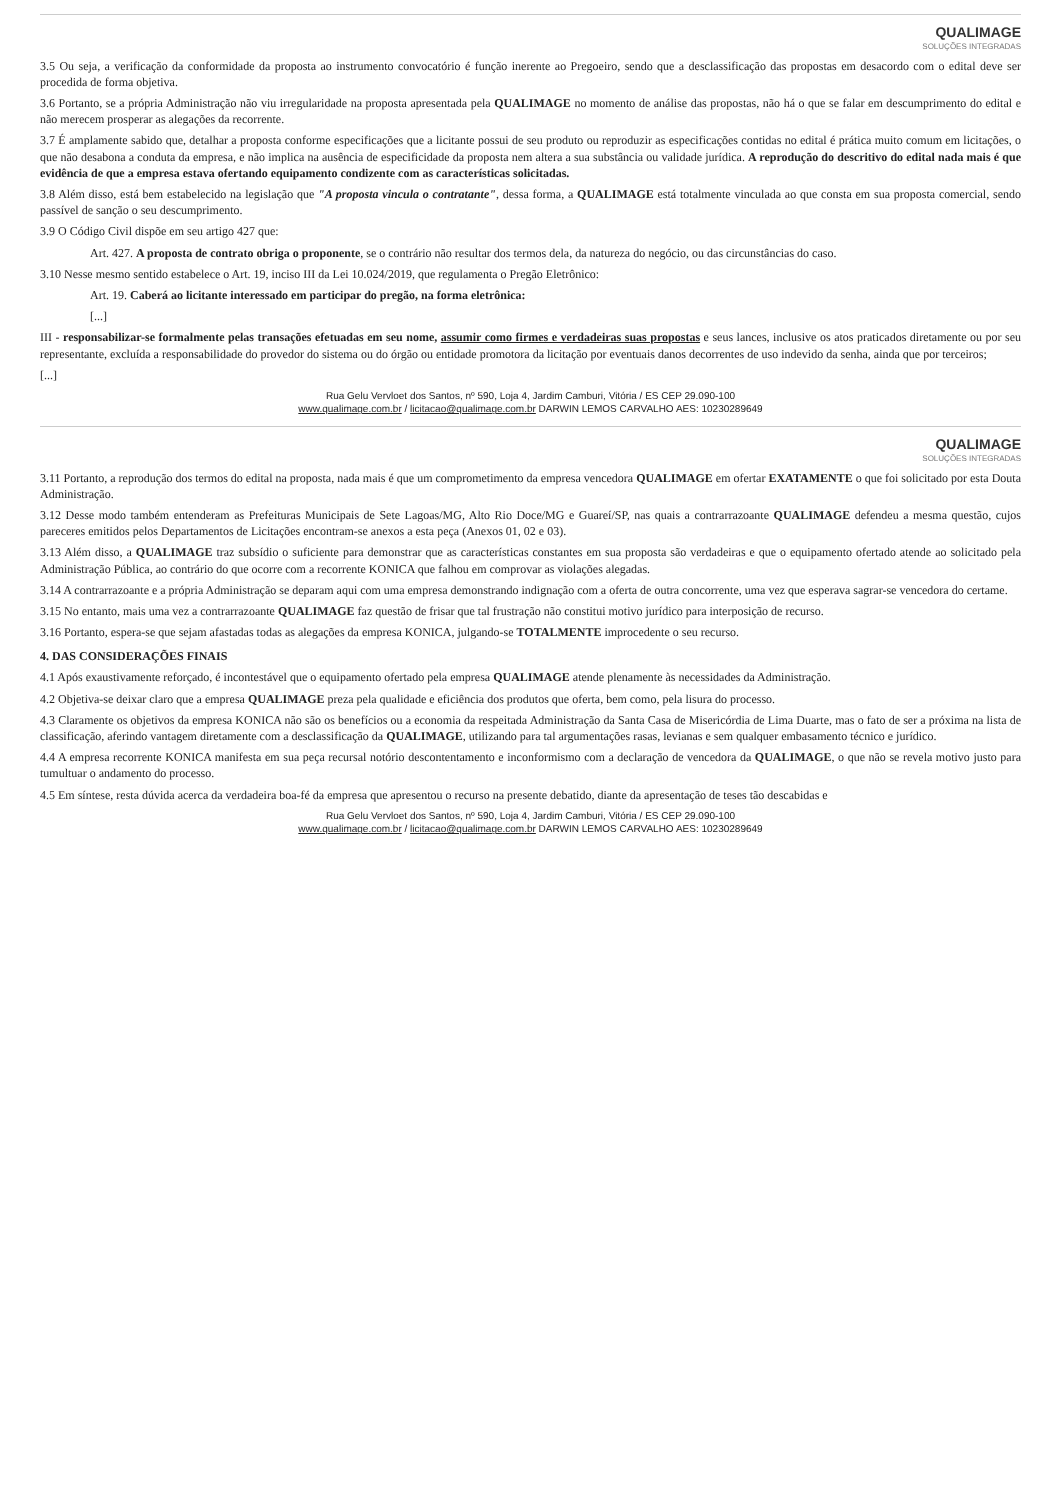QUALIMAGE
SOLUÇÕES INTEGRADAS
3.5 Ou seja, a verificação da conformidade da proposta ao instrumento convocatório é função inerente ao Pregoeiro, sendo que a desclassificação das propostas em desacordo com o edital deve ser procedida de forma objetiva.
3.6 Portanto, se a própria Administração não viu irregularidade na proposta apresentada pela QUALIMAGE no momento de análise das propostas, não há o que se falar em descumprimento do edital e não merecem prosperar as alegações da recorrente.
3.7 É amplamente sabido que, detalhar a proposta conforme especificações que a licitante possui de seu produto ou reproduzir as especificações contidas no edital é prática muito comum em licitações, o que não desabona a conduta da empresa, e não implica na ausência de especificidade da proposta nem altera a sua substância ou validade jurídica. A reprodução do descritivo do edital nada mais é que evidência de que a empresa estava ofertando equipamento condizente com as características solicitadas.
3.8 Além disso, está bem estabelecido na legislação que "A proposta vincula o contratante", dessa forma, a QUALIMAGE está totalmente vinculada ao que consta em sua proposta comercial, sendo passível de sanção o seu descumprimento.
3.9 O Código Civil dispõe em seu artigo 427 que:
Art. 427. A proposta de contrato obriga o proponente, se o contrário não resultar dos termos dela, da natureza do negócio, ou das circunstâncias do caso.
3.10 Nesse mesmo sentido estabelece o Art. 19, inciso III da Lei 10.024/2019, que regulamenta o Pregão Eletrônico:
Art. 19. Caberá ao licitante interessado em participar do pregão, na forma eletrônica:
[...]
III - responsabilizar-se formalmente pelas transações efetuadas em seu nome, assumir como firmes e verdadeiras suas propostas e seus lances, inclusive os atos praticados diretamente ou por seu representante, excluída a responsabilidade do provedor do sistema ou do órgão ou entidade promotora da licitação por eventuais danos decorrentes de uso indevido da senha, ainda que por terceiros;
[...]
Rua Gelu Vervloet dos Santos, nº 590, Loja 4, Jardim Camburi, Vitória / ES CEP 29.090-100
www.qualimage.com.br / licitacao@qualimage.com.br DARWIN LEMOS CARVALHO AES: 10230289649
QUALIMAGE
SOLUÇÕES INTEGRADAS
3.11 Portanto, a reprodução dos termos do edital na proposta, nada mais é que um comprometimento da empresa vencedora QUALIMAGE em ofertar EXATAMENTE o que foi solicitado por esta Douta Administração.
3.12 Desse modo também entenderam as Prefeituras Municipais de Sete Lagoas/MG, Alto Rio Doce/MG e Guareí/SP, nas quais a contrarrazoante QUALIMAGE defendeu a mesma questão, cujos pareceres emitidos pelos Departamentos de Licitações encontram-se anexos a esta peça (Anexos 01, 02 e 03).
3.13 Além disso, a QUALIMAGE traz subsídio o suficiente para demonstrar que as características constantes em sua proposta são verdadeiras e que o equipamento ofertado atende ao solicitado pela Administração Pública, ao contrário do que ocorre com a recorrente KONICA que falhou em comprovar as violações alegadas.
3.14 A contrarrazoante e a própria Administração se deparam aqui com uma empresa demonstrando indignação com a oferta de outra concorrente, uma vez que esperava sagrar-se vencedora do certame.
3.15 No entanto, mais uma vez a contrarrazoante QUALIMAGE faz questão de frisar que tal frustração não constitui motivo jurídico para interposição de recurso.
3.16 Portanto, espera-se que sejam afastadas todas as alegações da empresa KONICA, julgando-se TOTALMENTE improcedente o seu recurso.
4. DAS CONSIDERAÇÕES FINAIS
4.1 Após exaustivamente reforçado, é incontestável que o equipamento ofertado pela empresa QUALIMAGE atende plenamente às necessidades da Administração.
4.2 Objetiva-se deixar claro que a empresa QUALIMAGE preza pela qualidade e eficiência dos produtos que oferta, bem como, pela lisura do processo.
4.3 Claramente os objetivos da empresa KONICA não são os benefícios ou a economia da respeitada Administração da Santa Casa de Misericórdia de Lima Duarte, mas o fato de ser a próxima na lista de classificação, aferindo vantagem diretamente com a desclassificação da QUALIMAGE, utilizando para tal argumentações rasas, levianas e sem qualquer embasamento técnico e jurídico.
4.4 A empresa recorrente KONICA manifesta em sua peça recursal notório descontentamento e inconformismo com a declaração de vencedora da QUALIMAGE, o que não se revela motivo justo para tumultuar o andamento do processo.
4.5 Em síntese, resta dúvida acerca da verdadeira boa-fé da empresa que apresentou o recurso na presente debatido, diante da apresentação de teses tão descabidas e
Rua Gelu Vervloet dos Santos, nº 590, Loja 4, Jardim Camburi, Vitória / ES CEP 29.090-100
www.qualimage.com.br / licitacao@qualimage.com.br DARWIN LEMOS CARVALHO AES: 10230289649